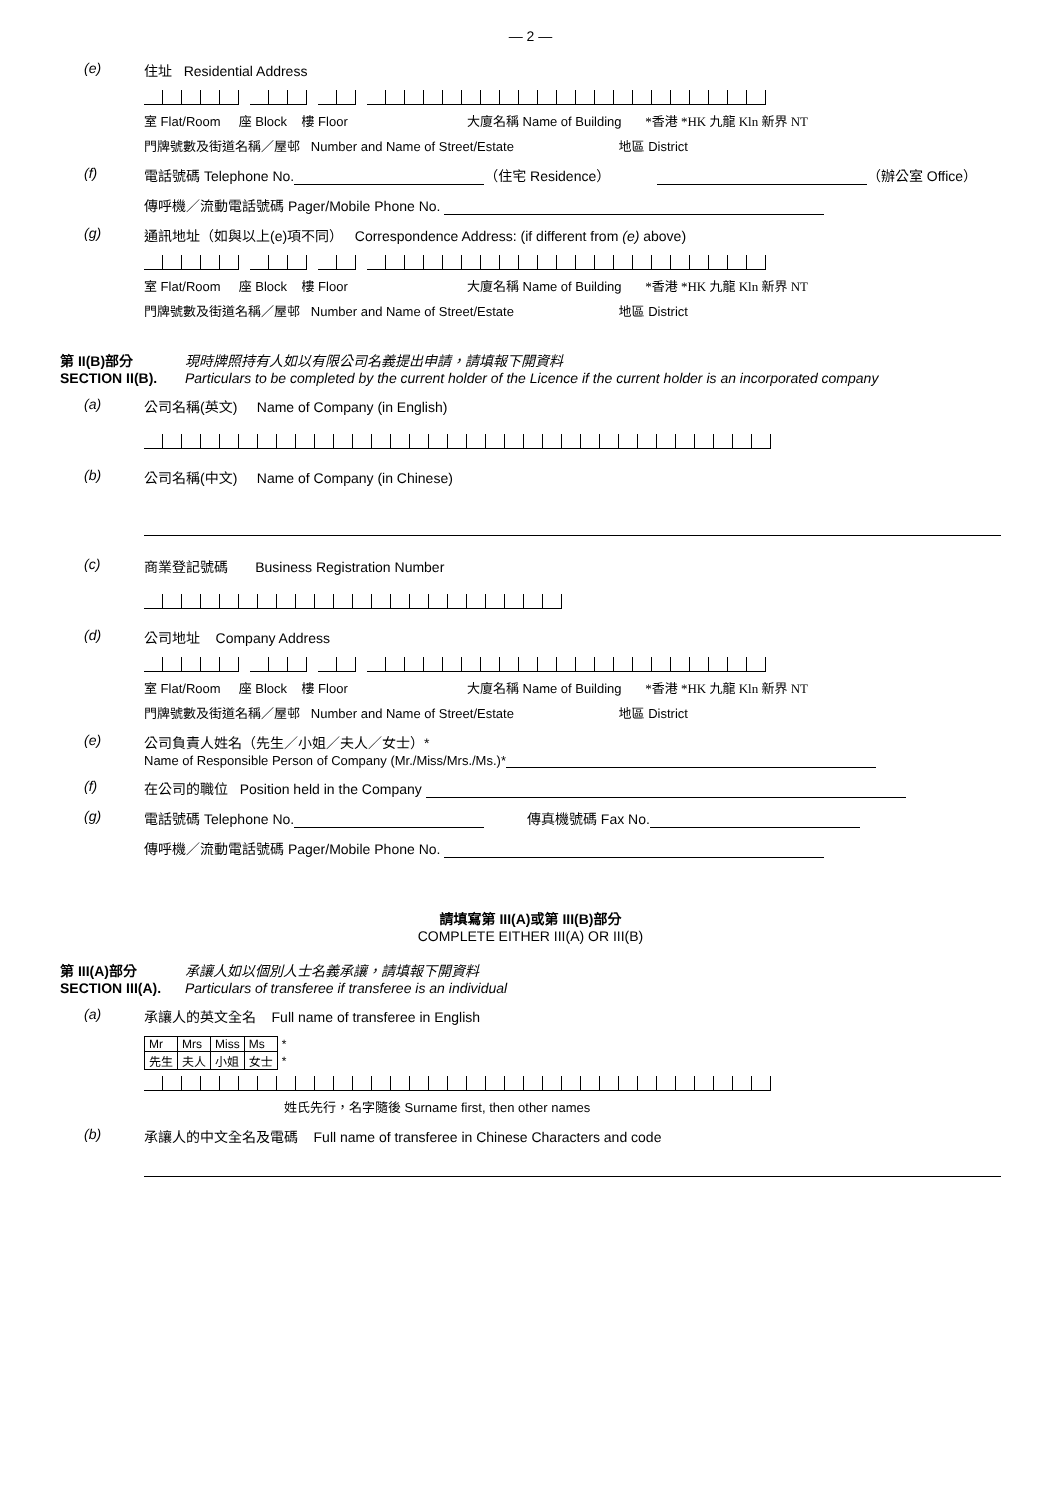— 2 —
(e) 住址 Residential Address
室 Flat/Room 座 Block 樓 Floor 大廈名稱 Name of Building *香港 *HK 九龍 Kln 新界 NT
門牌號數及街道名稱／屋邨 Number and Name of Street/Estate 地區 District
(f) 電話號碼 Telephone No. （住宅 Residence） （辦公室 Office）
傳呼機／流動電話號碼 Pager/Mobile Phone No.
(g) 通訊地址（如與以上(e)項不同） Correspondence Address: (if different from (e) above)
室 Flat/Room 座 Block 樓 Floor 大廈名稱 Name of Building *香港 *HK 九龍 Kln 新界 NT
門牌號數及街道名稱／屋邨 Number and Name of Street/Estate 地區 District
第 II(B)部分
SECTION II(B).
現時牌照持有人如以有限公司名義提出申請，請填報下開資料
Particulars to be completed by the current holder of the Licence if the current holder is an incorporated company
(a) 公司名稱(英文) Name of Company (in English)
(b) 公司名稱(中文) Name of Company (in Chinese)
(c) 商業登記號碼 Business Registration Number
(d) 公司地址 Company Address
室 Flat/Room 座 Block 樓 Floor 大廈名稱 Name of Building *香港 *HK 九龍 Kln 新界 NT
門牌號數及街道名稱／屋邨 Number and Name of Street/Estate 地區 District
(e) 公司負責人姓名（先生／小姐／夫人／女士）*
Name of Responsible Person of Company (Mr./Miss/Mrs./Ms.)*
(f) 在公司的職位 Position held in the Company
(g) 電話號碼 Telephone No. 傳真機號碼 Fax No.
傳呼機／流動電話號碼 Pager/Mobile Phone No.
請填寫第 III(A)或第 III(B)部分
COMPLETE EITHER III(A) OR III(B)
第 III(A)部分
SECTION III(A).
承讓人如以個別人士名義承讓，請填報下開資料
Particulars of transferee if transferee is an individual
(a) 承讓人的英文全名 Full name of transferee in English
| Mr | Mrs | Miss | Ms | * |
| 先生 | 夫人 | 小姐 | 女士 | * |
姓氏先行，名字隨後 Surname first, then other names
(b) 承讓人的中文全名及電碼 Full name of transferee in Chinese Characters and code